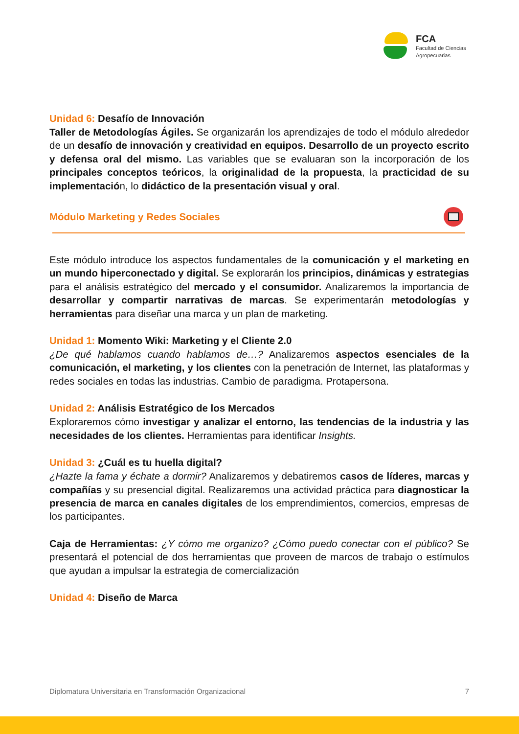FCA
Facultad de Ciencias
Agropecuarias
Unidad 6: Desafío de Innovación
Taller de Metodologías Ágiles. Se organizarán los aprendizajes de todo el módulo alrededor de un desafío de innovación y creatividad en equipos. Desarrollo de un proyecto escrito y defensa oral del mismo. Las variables que se evaluaran son la incorporación de los principales conceptos teóricos, la originalidad de la propuesta, la practicidad de su implementación, lo didáctico de la presentación visual y oral.
Módulo Marketing y Redes Sociales
Este módulo introduce los aspectos fundamentales de la comunicación y el marketing en un mundo hiperconectado y digital. Se explorarán los principios, dinámicas y estrategias para el análisis estratégico del mercado y el consumidor. Analizaremos la importancia de desarrollar y compartir narrativas de marcas. Se experimentarán metodologías y herramientas para diseñar una marca y un plan de marketing.
Unidad 1: Momento Wiki: Marketing y el Cliente 2.0
¿De qué hablamos cuando hablamos de…? Analizaremos aspectos esenciales de la comunicación, el marketing, y los clientes con la penetración de Internet, las plataformas y redes sociales en todas las industrias. Cambio de paradigma. Protapersona.
Unidad 2: Análisis Estratégico de los Mercados
Exploraremos cómo investigar y analizar el entorno, las tendencias de la industria y las necesidades de los clientes. Herramientas para identificar Insights.
Unidad 3: ¿Cuál es tu huella digital?
¿Hazte la fama y échate a dormir? Analizaremos y debatiremos casos de líderes, marcas y compañías y su presencial digital. Realizaremos una actividad práctica para diagnosticar la presencia de marca en canales digitales de los emprendimientos, comercios, empresas de los participantes.
Caja de Herramientas: ¿Y cómo me organizo? ¿Cómo puedo conectar con el público? Se presentará el potencial de dos herramientas que proveen de marcos de trabajo o estímulos que ayudan a impulsar la estrategia de comercialización
Unidad 4: Diseño de Marca
Diplomatura Universitaria en Transformación Organizacional 7